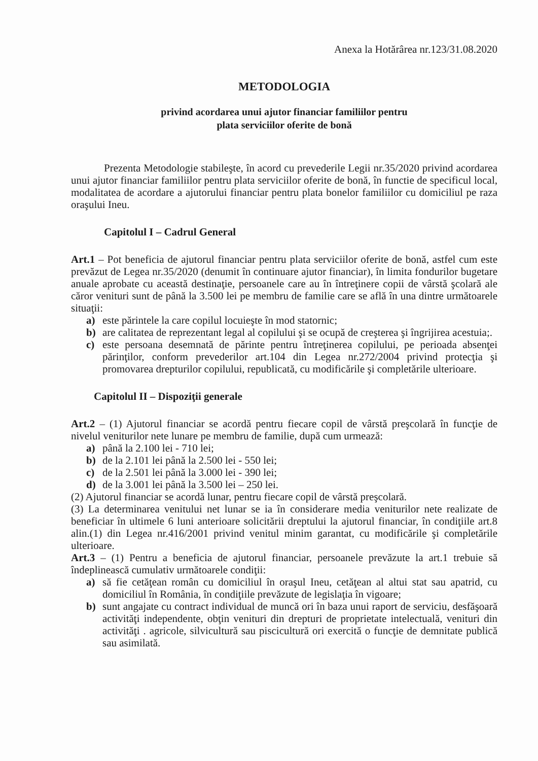Anexa la Hotărârea nr.123/31.08.2020
METODOLOGIA
privind acordarea unui ajutor financiar familiilor pentru
plata serviciilor oferite de bonă
Prezenta Metodologie stabileşte, în acord cu prevederile Legii nr.35/2020 privind acordarea unui ajutor financiar familiilor pentru plata serviciilor oferite de bonă, în functie de specificul local, modalitatea de acordare a ajutorului financiar pentru plata bonelor familiilor cu domiciliul pe raza oraşului Ineu.
Capitolul I – Cadrul General
Art.1 – Pot beneficia de ajutorul financiar pentru plata serviciilor oferite de bonă, astfel cum este prevăzut de Legea nr.35/2020 (denumit în continuare ajutor financiar), în limita fondurilor bugetare anuale aprobate cu această destinaţie, persoanele care au în întreţinere copii de vârstă şcolară ale căror venituri sunt de până la 3.500 lei pe membru de familie care se află în una dintre următoarele situaţii:
a) este părintele la care copilul locuieşte în mod statornic;
b) are calitatea de reprezentant legal al copilului şi se ocupă de creşterea şi îngrijirea acestuia;.
c) este persoana desemnată de părinte pentru întreţinerea copilului, pe perioada absenţei părinţilor, conform prevederilor art.104 din Legea nr.272/2004 privind protecţia şi promovarea drepturilor copilului, republicată, cu modificările şi completările ulterioare.
Capitolul II – Dispoziţii generale
Art.2 – (1) Ajutorul financiar se acordă pentru fiecare copil de vârstă preşcolară în funcţie de nivelul veniturilor nete lunare pe membru de familie, după cum urmează:
a) până la 2.100 lei - 710 lei;
b) de la 2.101 lei până la 2.500 lei - 550 lei;
c) de la 2.501 lei până la 3.000 lei - 390 lei;
d) de la 3.001 lei până la 3.500 lei – 250 lei.
(2) Ajutorul financiar se acordă lunar, pentru fiecare copil de vârstă preşcolară.
(3) La determinarea venitului net lunar se ia în considerare media veniturilor nete realizate de beneficiar în ultimele 6 luni anterioare solicitării dreptului la ajutorul financiar, în condiţiile art.8 alin.(1) din Legea nr.416/2001 privind venitul minim garantat, cu modificările şi completările ulterioare.
Art.3 – (1) Pentru a beneficia de ajutorul financiar, persoanele prevăzute la art.1 trebuie să îndeplinească cumulativ următoarele condiţii:
a) să fie cetăţean român cu domiciliul în oraşul Ineu, cetăţean al altui stat sau apatrid, cu domiciliul în România, în condiţiile prevăzute de legislaţia în vigoare;
b) sunt angajate cu contract individual de muncă ori în baza unui raport de serviciu, desfăşoară activităţi independente, obţin venituri din drepturi de proprietate intelectuală, venituri din activităţi . agricole, silvicultură sau piscicultură ori exercită o funcţie de demnitate publică sau asimilată.